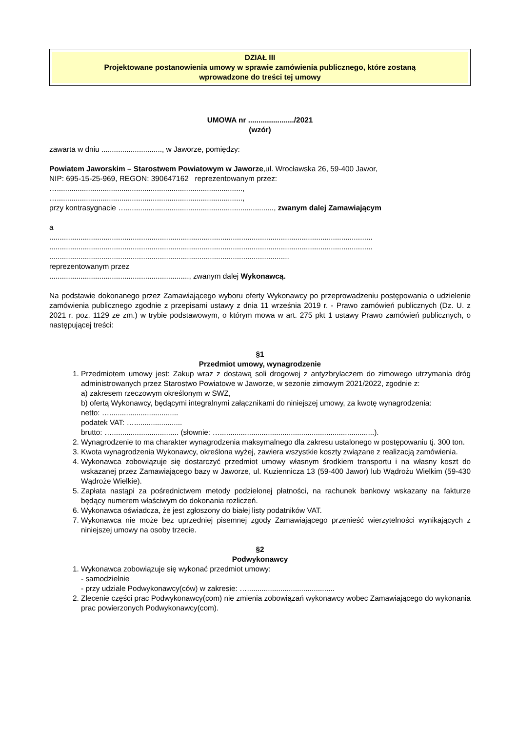DZIAŁ III
Projektowane postanowienia umowy w sprawie zamówienia publicznego, które zostaną
wprowadzone do treści tej umowy
UMOWA nr ....................../2021
(wzór)
zawarta w dniu ............................., w Jaworze, pomiędzy:
Powiatem Jaworskim – Starostwem Powiatowym w Jaworze,ul. Wrocławska 26, 59-400 Jawor,
NIP: 695-15-25-969, REGON: 390647162 reprezentowanym przez:
….........................................................................................,
….........................................................................................,
przy kontrasygnacie …......................................................................., zwanym dalej Zamawiającym
a
...........................................................................................................................................................
...........................................................................................................................................................
...................................................................................................................
reprezentowanym przez
..................................................................., zwanym dalej Wykonawcą.
Na podstawie dokonanego przez Zamawiającego wyboru oferty Wykonawcy po przeprowadzeniu postępowania o udzielenie zamówienia publicznego zgodnie z przepisami ustawy z dnia 11 września 2019 r. - Prawo zamówień publicznych (Dz. U. z 2021 r. poz. 1129 ze zm.) w trybie podstawowym, o którym mowa w art. 275 pkt 1 ustawy Prawo zamówień publicznych, o następującej treści:
§1
Przedmiot umowy, wynagrodzenie
1. Przedmiotem umowy jest: Zakup wraz z dostawą soli drogowej z antyzbrylaczem do zimowego utrzymania dróg administrowanych przez Starostwo Powiatowe w Jaworze, w sezonie zimowym 2021/2022, zgodnie z:
a) zakresem rzeczowym określonym w SWZ,
b) ofertą Wykonawcy, będącymi integralnymi załącznikami do niniejszej umowy, za kwotę wynagrodzenia:
netto: ….................................
podatek VAT: ….......................
brutto: …................................ (słownie: …..........................................................................).
2. Wynagrodzenie to ma charakter wynagrodzenia maksymalnego dla zakresu ustalonego w postępowaniu tj. 300 ton.
3. Kwota wynagrodzenia Wykonawcy, określona wyżej, zawiera wszystkie koszty związane z realizacją zamówienia.
4. Wykonawca zobowiązuje się dostarczyć przedmiot umowy własnym środkiem transportu i na własny koszt do wskazanej przez Zamawiającego bazy w Jaworze, ul. Kuziennicza 13 (59-400 Jawor) lub Wądrożu Wielkim (59-430 Wądroże Wielkie).
5. Zapłata nastąpi za pośrednictwem metody podzielonej płatności, na rachunek bankowy wskazany na fakturze będący numerem właściwym do dokonania rozliczeń.
6. Wykonawca oświadcza, że jest zgłoszony do białej listy podatników VAT.
7. Wykonawca nie może bez uprzedniej pisemnej zgody Zamawiającego przenieść wierzytelności wynikających z niniejszej umowy na osoby trzecie.
§2
Podwykonawcy
1. Wykonawca zobowiązuje się wykonać przedmiot umowy:
- samodzielnie
- przy udziale Podwykonawcy(ców) w zakresie: …..........................................
2. Zlecenie części prac Podwykonawcy(com) nie zmienia zobowiązań wykonawcy wobec Zamawiającego do wykonania prac powierzonych Podwykonawcy(com).